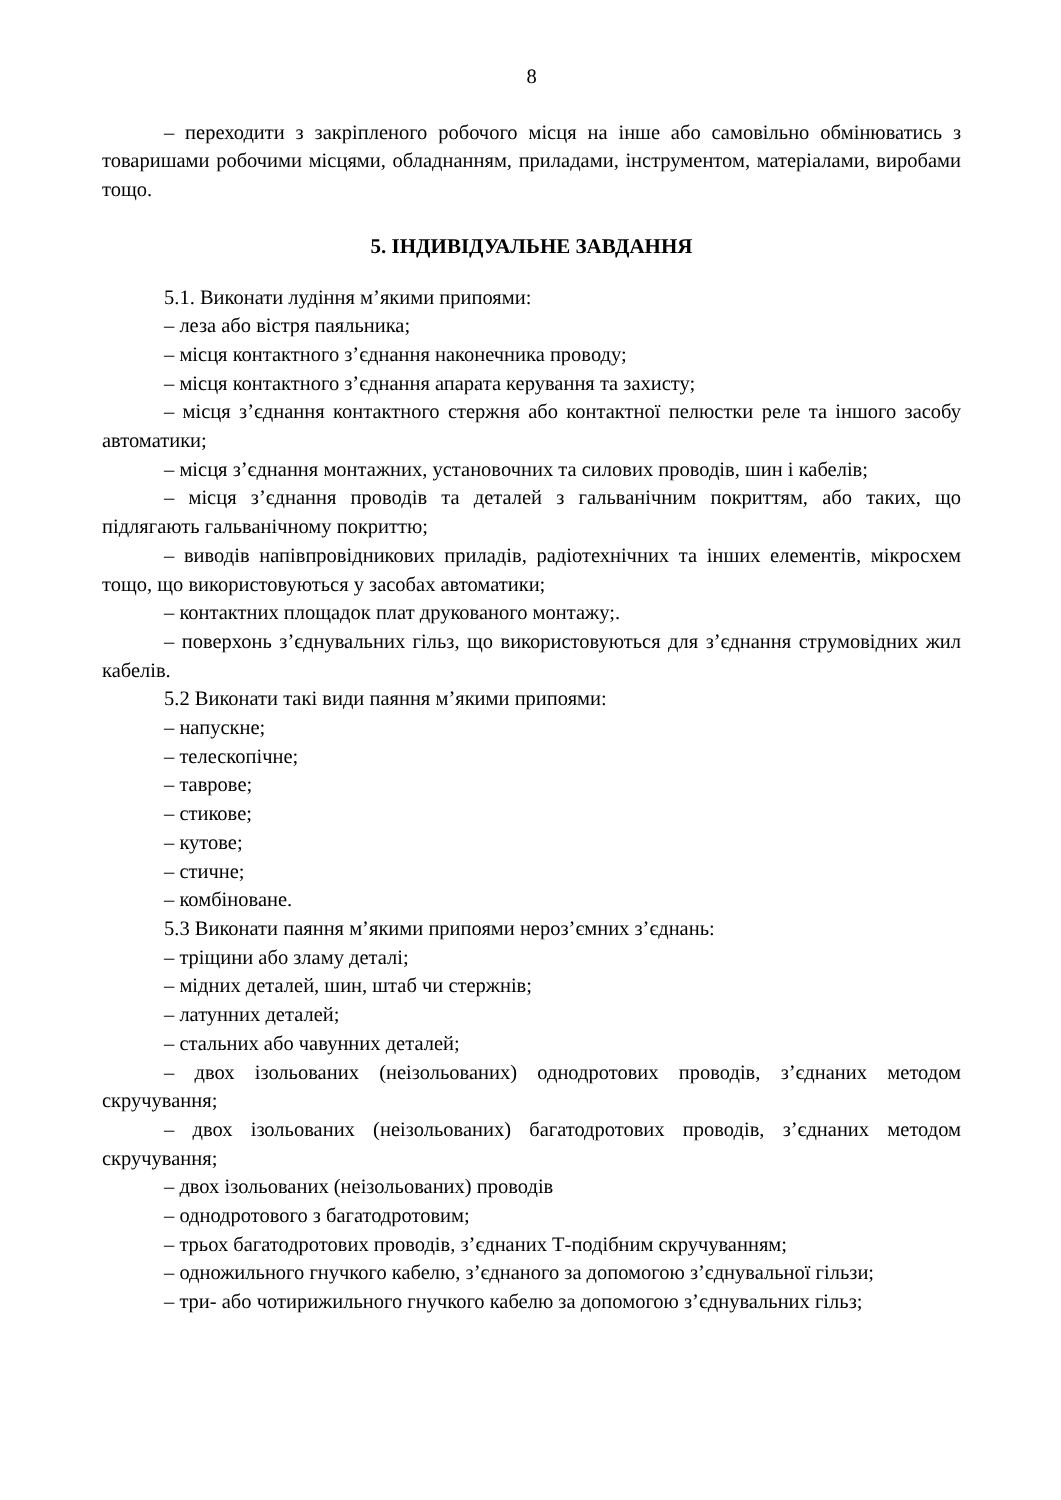8
– переходити з закріпленого робочого місця на інше або самовільно обмінюватись з товаришами робочими місцями, обладнанням, приладами, інструментом, матеріалами, виробами тощо.
5. ІНДИВІДУАЛЬНЕ ЗАВДАННЯ
5.1. Виконати лудіння м’якими припоями:
– леза або вістря паяльника;
– місця контактного з’єднання наконечника проводу;
– місця контактного з’єднання апарата керування та захисту;
– місця з’єднання контактного стержня або контактної пелюстки реле та іншого засобу автоматики;
– місця з’єднання монтажних, установочних та силових проводів, шин і кабелів;
– місця з’єднання проводів та деталей з гальванічним покриттям, або таких, що підлягають гальванічному покриттю;
– виводів напівпровідникових приладів, радіотехнічних та інших елементів, мікросхем тощо, що використовуються у засобах автоматики;
– контактних площадок плат друкованого монтажу;.
– поверхонь з’єднувальних гільз, що використовуються для з’єднання струмовідних жил кабелів.
5.2 Виконати такі види паяння м’якими припоями:
– напускне;
– телескопічне;
– таврове;
– стикове;
– кутове;
– стичне;
– комбіноване.
5.3 Виконати паяння м’якими припоями нероз’ємних з’єднань:
– тріщини або зламу деталі;
– мідних деталей, шин, штаб чи стержнів;
– латунних деталей;
– стальних або чавунних деталей;
– двох ізольованих (неізольованих) однодротових проводів, з’єднаних методом скручування;
– двох ізольованих (неізольованих) багатодротових проводів, з’єднаних методом скручування;
– двох ізольованих (неізольованих) проводів
– однодротового з багатодротовим;
– трьох багатодротових проводів, з’єднаних Т-подібним скручуванням;
– одножильного гнучкого кабелю, з’єднаного за допомогою з’єднувальної гільзи;
– три- або чотирижильного гнучкого кабелю за допомогою з’єднувальних гільз;